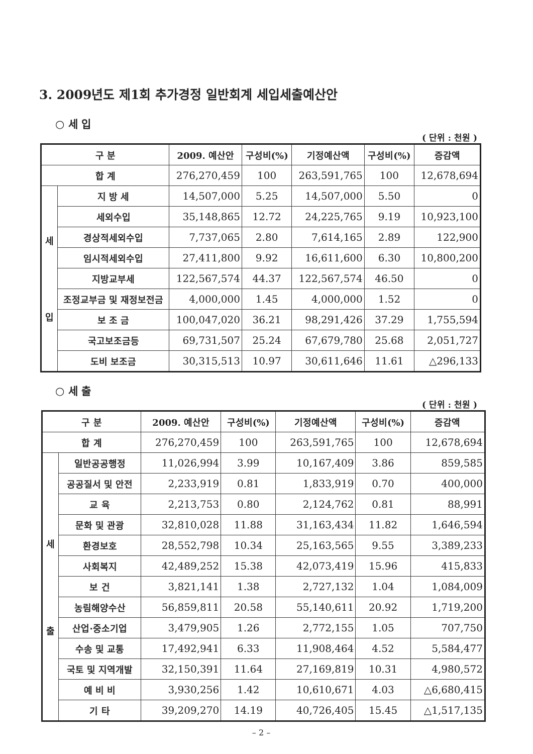3. 2009년도 제1회 추가경정 일반회계 세입세출예산안
○ 세 입
( 단위 : 천원 )
| 구 분 | | 2009. 예산안 | 구성비(%) | 기정예산액 | 구성비(%) | 증감액 |
| --- | --- | --- | --- | --- | --- | --- |
| 합 계 | | 276,270,459 | 100 | 263,591,765 | 100 | 12,678,694 |
| 세 입 | 지 방 세 | 14,507,000 | 5.25 | 14,507,000 | 5.50 | 0 |
| | 세외수입 | 35,148,865 | 12.72 | 24,225,765 | 9.19 | 10,923,100 |
| | 경상적세외수입 | 7,737,065 | 2.80 | 7,614,165 | 2.89 | 122,900 |
| | 임시적세외수입 | 27,411,800 | 9.92 | 16,611,600 | 6.30 | 10,800,200 |
| | 지방교부세 | 122,567,574 | 44.37 | 122,567,574 | 46.50 | 0 |
| | 조정교부금 및 재정보전금 | 4,000,000 | 1.45 | 4,000,000 | 1.52 | 0 |
| | 보 조 금 | 100,047,020 | 36.21 | 98,291,426 | 37.29 | 1,755,594 |
| | 국고보조금등 | 69,731,507 | 25.24 | 67,679,780 | 25.68 | 2,051,727 |
| | 도비 보조금 | 30,315,513 | 10.97 | 30,611,646 | 11.61 | △296,133 |
○ 세 출
( 단위 : 천원 )
| 구 분 | | 2009. 예산안 | 구성비(%) | 기정예산액 | 구성비(%) | 증감액 |
| --- | --- | --- | --- | --- | --- | --- |
| 합 계 | | 276,270,459 | 100 | 263,591,765 | 100 | 12,678,694 |
| 세 출 | 일반공공행정 | 11,026,994 | 3.99 | 10,167,409 | 3.86 | 859,585 |
| | 공공질서 및 안전 | 2,233,919 | 0.81 | 1,833,919 | 0.70 | 400,000 |
| | 교 육 | 2,213,753 | 0.80 | 2,124,762 | 0.81 | 88,991 |
| | 문화 및 관광 | 32,810,028 | 11.88 | 31,163,434 | 11.82 | 1,646,594 |
| | 환경보호 | 28,552,798 | 10.34 | 25,163,565 | 9.55 | 3,389,233 |
| | 사회복지 | 42,489,252 | 15.38 | 42,073,419 | 15.96 | 415,833 |
| | 보 건 | 3,821,141 | 1.38 | 2,727,132 | 1.04 | 1,084,009 |
| | 농림해양수산 | 56,859,811 | 20.58 | 55,140,611 | 20.92 | 1,719,200 |
| | 산업·중소기업 | 3,479,905 | 1.26 | 2,772,155 | 1.05 | 707,750 |
| | 수송 및 교통 | 17,492,941 | 6.33 | 11,908,464 | 4.52 | 5,584,477 |
| | 국토 및 지역개발 | 32,150,391 | 11.64 | 27,169,819 | 10.31 | 4,980,572 |
| | 예 비 비 | 3,930,256 | 1.42 | 10,610,671 | 4.03 | △6,680,415 |
| | 기 타 | 39,209,270 | 14.19 | 40,726,405 | 15.45 | △1,517,135 |
– 2 –